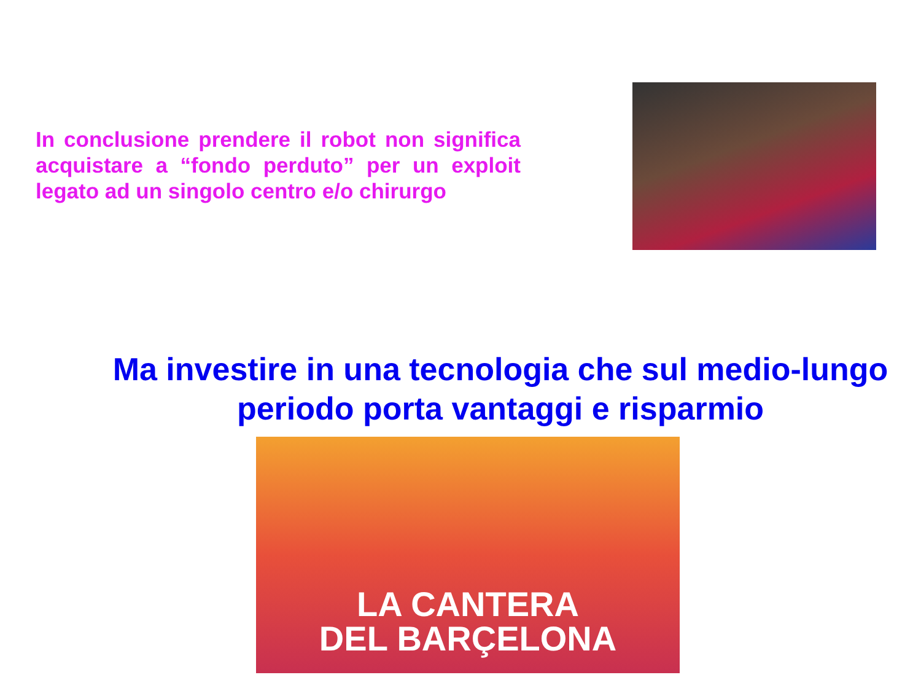In conclusione prendere il robot non significa acquistare a “fondo perduto” per un exploit legato ad un singolo centro e/o chirurgo
Ma investire in una tecnologia che sul medio-lungo periodo porta vantaggi e risparmio
LA CANTERA
DEL BARÇELONA